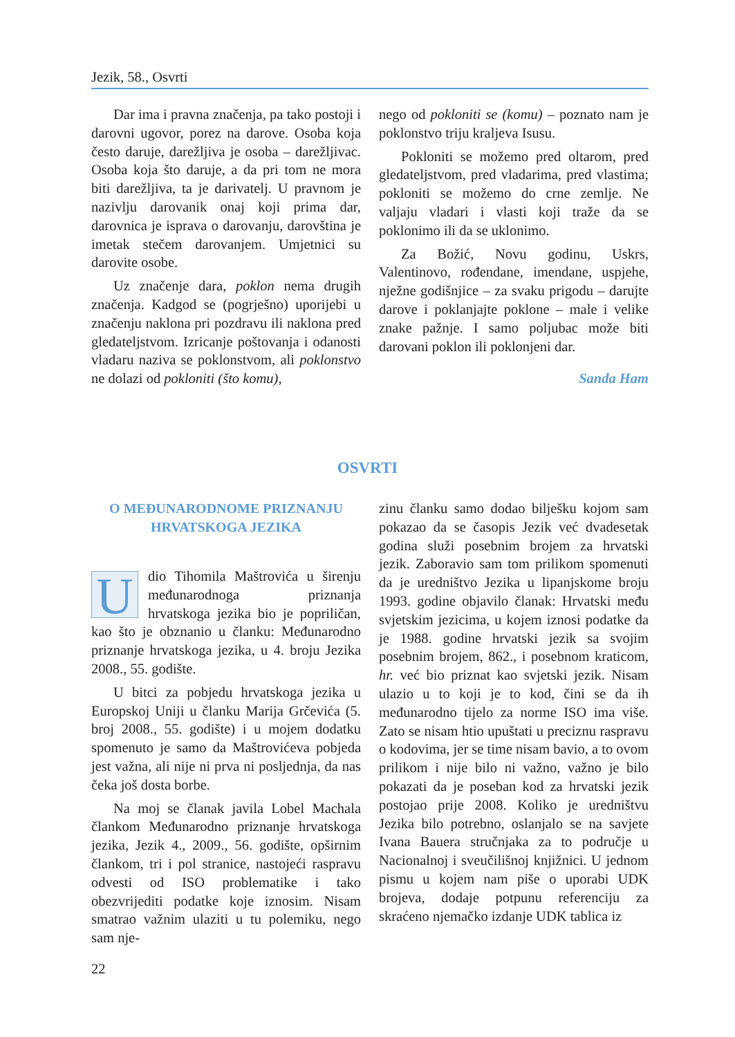Jezik, 58., Osvrti
Dar ima i pravna značenja, pa tako postoji i darovni ugovor, porez na darove. Osoba koja često daruje, darežljiva je osoba – darežljivac. Osoba koja što daruje, a da pri tom ne mora biti darežljiva, ta je darivatelj. U pravnom je nazivlju darovanik onaj koji prima dar, darovnica je isprava o darovanju, darovština je imetak stečem darovanjem. Umjetnici su darovite osobe.
Uz značenje dara, poklon nema drugih značenja. Kadgod se (pogrješno) uporijebi u značenju naklona pri pozdravu ili naklona pred gledateljstvom. Izricanje poštovanja i odanosti vladaru naziva se poklonstvom, ali poklonstvo ne dolazi od pokloniti (što komu),
nego od pokloniti se (komu) – poznato nam je poklonstvo triju kraljeva Isusu.
Pokloniti se možemo pred oltarom, pred gledateljstvom, pred vladarima, pred vlastima; pokloniti se možemo do crne zemlje. Ne valjaju vladari i vlasti koji traže da se poklonimo ili da se uklonimo.
Za Božić, Novu godinu, Uskrs, Valentinovo, rođendane, imendane, uspjehe, nježne godišnjice – za svaku prigodu – darujte darove i poklanjajte poklone – male i velike znake pažnje. I samo poljubac može biti darovani poklon ili poklonjeni dar.
Sanda Ham
OSVRTI
O MEĐUNARODNOME PRIZNANJU
HRVATSKOGA JEZIKA
Udio Tihomila Maštrovića u širenju međunarodnoga priznanja hrvatskoga jezika bio je popriličan, kao što je obznanio u članku: Međunarodno priznanje hrvatskoga jezika, u 4. broju Jezika 2008., 55. godište.
U bitci za pobjedu hrvatskoga jezika u Europskoj Uniji u članku Marija Grčevića (5. broj 2008., 55. godište) i u mojem dodatku spomenuto je samo da Maštrovićeva pobjeda jest važna, ali nije ni prva ni posljednja, da nas čeka još dosta borbe.
Na moj se članak javila Lobel Machala člankom Međunarodno priznanje hrvatskoga jezika, Jezik 4., 2009., 56. godište, opširnim člankom, tri i pol stranice, nastojeći raspravu odvesti od ISO problematike i tako obezvrijediti podatke koje iznosim. Nisam smatrao važnim ulaziti u tu polemiku, nego sam nje-
zinu članku samo dodao bilješku kojom sam pokazao da se časopis Jezik već dvadesetak godina služi posebnim brojem za hrvatski jezik. Zaboravio sam tom prilikom spomenuti da je uredništvo Jezika u lipanjskome broju 1993. godine objavilo članak: Hrvatski među svjetskim jezicima, u kojem iznosi podatke da je 1988. godine hrvatski jezik sa svojim posebnim brojem, 862., i posebnom kraticom, hr. već bio priznat kao svjetski jezik. Nisam ulazio u to koji je to kod, čini se da ih međunarodno tijelo za norme ISO ima više. Zato se nisam htio upuštati u preciznu raspravu o kodovima, jer se time nisam bavio, a to ovom prilikom i nije bilo ni važno, važno je bilo pokazati da je poseban kod za hrvatski jezik postojao prije 2008. Koliko je uredništvu Jezika bilo potrebno, oslanjalo se na savjete Ivana Bauera stručnjaka za to područje u Nacionalnoj i sveučilišnoj knjižnici. U jednom pismu u kojem nam piše o uporabi UDK brojeva, dodaje potpunu referenciju za skraćeno njemačko izdanje UDK tablica iz
22